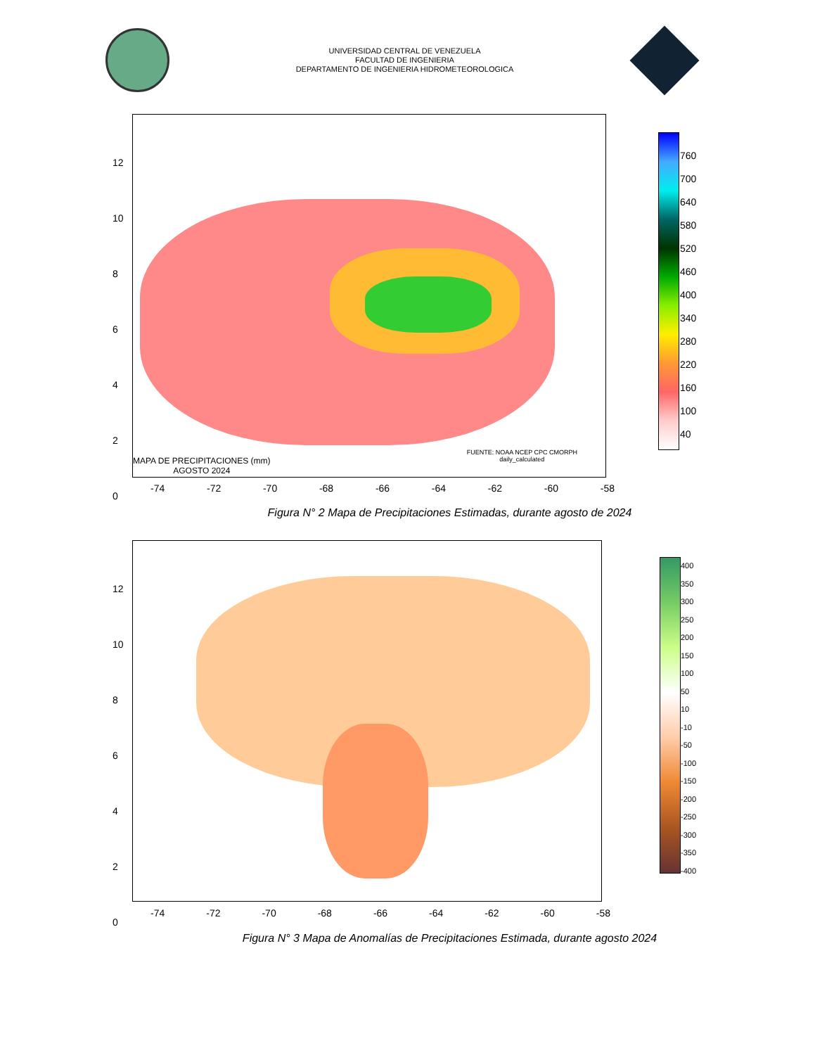UNIVERSIDAD CENTRAL DE VENEZUELA
FACULTAD DE INGENIERIA
DEPARTAMENTO DE INGENIERIA HIDROMETEOROLOGICA
MAPA DE PRECIPITACIONES (mm)
AGOSTO 2024
FUENTE: NOAA NCEP CPC CMORPH
daily_calculated
12
10
8
6
4
2
0
-74 -72 -70 -68 -66 -64 -62 -60 -58
760
700
640
580
520
460
400
340
280
220
160
100
40
Figura N° 2 Mapa de Precipitaciones Estimadas, durante agosto de 2024
12
10
8
6
4
2
0
-74 -72 -70 -68 -66 -64 -62 -60 -58
400
350
300
250
200
150
100
50
10
-10
-50
-100
-150
-200
-250
-300
-350
-400
Figura N° 3 Mapa de Anomalías de Precipitaciones Estimada, durante agosto 2024